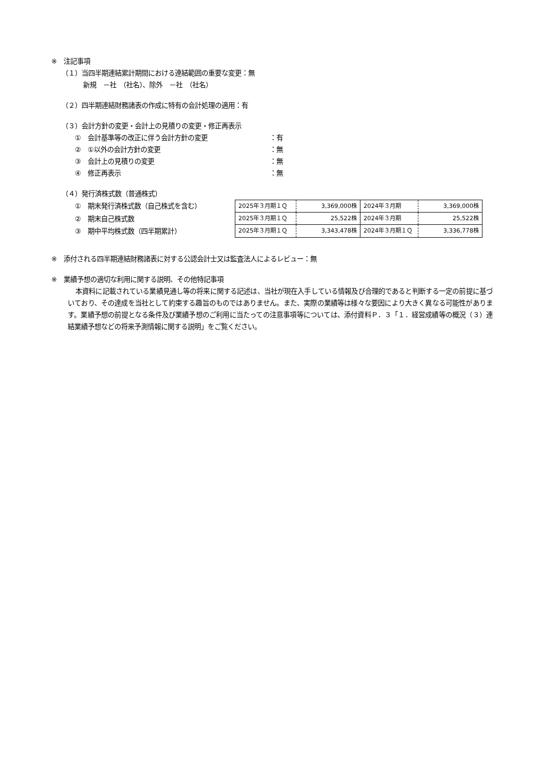※　注記事項
（１）当四半期連結累計期間における連結範囲の重要な変更：無
新規　－社　（社名）、除外　－社　（社名）
（２）四半期連結財務諸表の作成に特有の会計処理の適用：有
（３）会計方針の変更・会計上の見積りの変更・修正再表示
①　会計基準等の改正に伴う会計方針の変更 ：有
②　①以外の会計方針の変更 ：無
③　会計上の見積りの変更 ：無
④　修正再表示 ：無
（４）発行済株式数（普通株式）
①　期末発行済株式数（自己株式を含む）
②　期末自己株式数
③　期中平均株式数（四半期累計）
| 2025年３月期１Ｑ | 3,369,000株 | 2024年３月期 | 3,369,000株 |
| 2025年３月期１Ｑ | 25,522株 | 2024年３月期 | 25,522株 |
| 2025年３月期１Ｑ | 3,343,478株 | 2024年３月期１Ｑ | 3,336,778株 |
※　添付される四半期連結財務諸表に対する公認会計士又は監査法人によるレビュー：無
※　業績予想の適切な利用に関する説明、その他特記事項
本資料に記載されている業績見通し等の将来に関する記述は、当社が現在入手している情報及び合理的であると判断する一定の前提に基づいており、その達成を当社として約束する趣旨のものではありません。また、実際の業績等は様々な要因により大きく異なる可能性があります。業績予想の前提となる条件及び業績予想のご利用に当たっての注意事項等については、添付資料Ｐ．３「１．経営成績等の概況（３）連結業績予想などの将来予測情報に関する説明」をご覧ください。